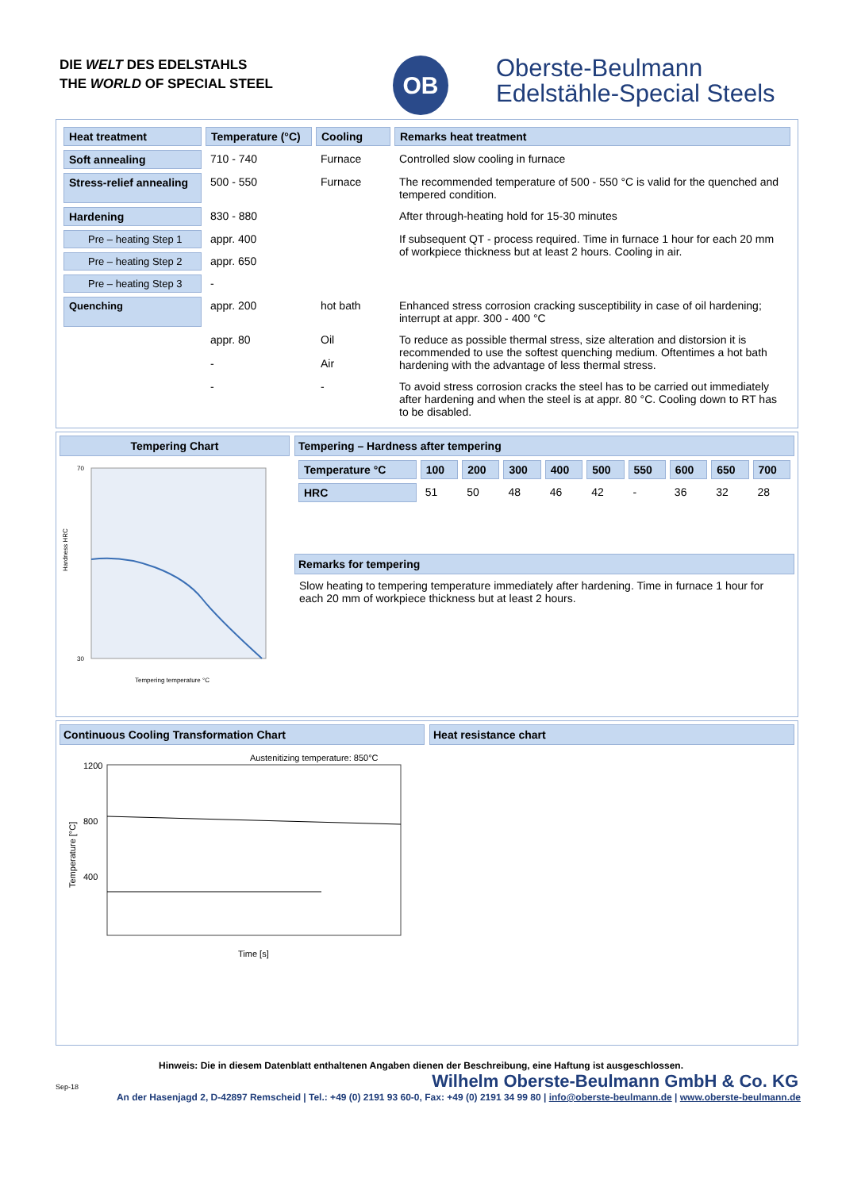DIE WELT DES EDELSTAHLS
THE WORLD OF SPECIAL STEEL
OB
Oberste-Beulmann
Edelstähle-Special Steels
| Heat treatment | Temperature (°C) | Cooling | Remarks heat treatment |
| --- | --- | --- | --- |
| Soft annealing | 710 - 740 | Furnace | Controlled slow cooling in furnace |
| Stress-relief annealing | 500 - 550 | Furnace | The recommended temperature of 500 - 550 °C is valid for the quenched and tempered condition. |
| Hardening | 830 - 880 | | After through-heating hold for 15-30 minutes |
| Pre – heating Step 1 | appr. 400 | | If subsequent QT - process required. Time in furnace 1 hour for each 20 mm of workpiece thickness but at least 2 hours. Cooling in air. |
| Pre – heating Step 2 | appr. 650 | | |
| Pre – heating Step 3 | - | | |
| Quenching | appr. 200 | hot bath | Enhanced stress corrosion cracking susceptibility in case of oil hardening; interrupt at appr. 300 - 400 °C |
| | appr. 80 | Oil | To reduce as possible thermal stress, size alteration and distorsion it is recommended to use the softest quenching medium. Oftentimes a hot bath hardening with the advantage of less thermal stress. |
| | - | Air | |
| | - | - | To avoid stress corrosion cracks the steel has to be carried out immediately after hardening and when the steel is at appr. 80 °C. Cooling down to RT has to be disabled. |
Tempering Chart
Hardness HRC
70
30
Tempering temperature °C
Tempering – Hardness after tempering
| Temperature °C | 100 | 200 | 300 | 400 | 500 | 550 | 600 | 650 | 700 |
| --- | --- | --- | --- | --- | --- | --- | --- | --- | --- |
| HRC | 51 | 50 | 48 | 46 | 42 | - | 36 | 32 | 28 |
Remarks for tempering
Slow heating to tempering temperature immediately after hardening. Time in furnace 1 hour for each 20 mm of workpiece thickness but at least 2 hours.
Continuous Cooling Transformation Chart
Austenitizing temperature: 850°C
1200
800
400
Temperature [°C]
Time [s]
Heat resistance chart
Sep-18
Hinweis: Die in diesem Datenblatt enthaltenen Angaben dienen der Beschreibung, eine Haftung ist ausgeschlossen.
Wilhelm Oberste-Beulmann GmbH & Co. KG
An der Hasenjagd 2, D-42897 Remscheid | Tel.: +49 (0) 2191 93 60-0, Fax: +49 (0) 2191 34 99 80 | info@oberste-beulmann.de | www.oberste-beulmann.de